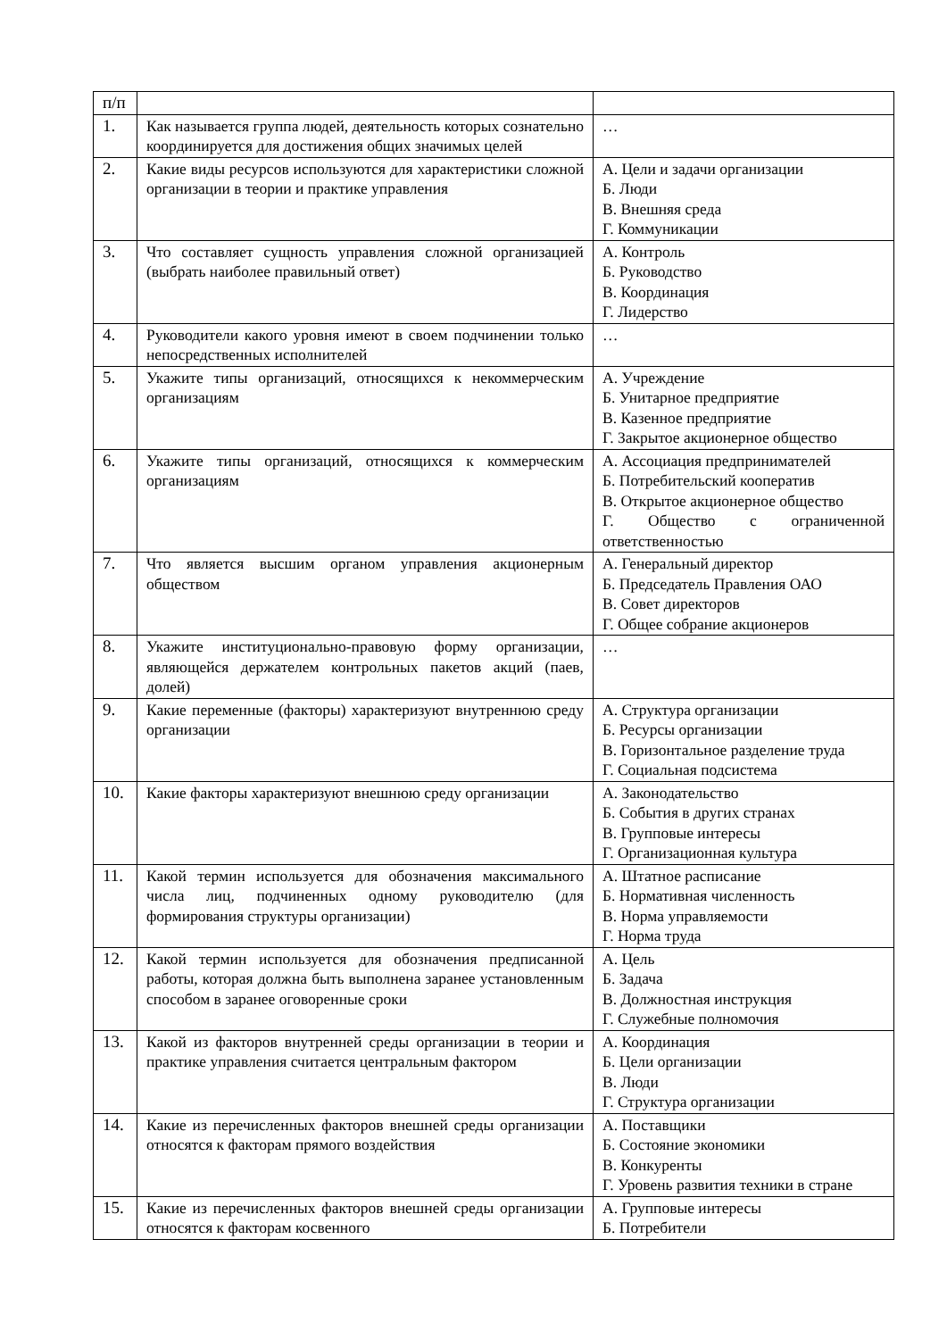| п/п | | |
| 1. | Как называется группа людей, деятельность которых сознательно координируется для достижения общих значимых целей | … |
| 2. | Какие виды ресурсов используются для характеристики сложной организации в теории и практике управления | А. Цели и задачи организации Б. Люди В. Внешняя среда Г. Коммуникации |
| 3. | Что составляет сущность управления сложной организацией (выбрать наиболее правильный ответ) | А. Контроль Б. Руководство В. Координация Г. Лидерство |
| 4. | Руководители какого уровня имеют в своем подчинении только непосредственных исполнителей | … |
| 5. | Укажите типы организаций, относящихся к некоммерческим организациям | А. Учреждение Б. Унитарное предприятие В. Казенное предприятие Г. Закрытое акционерное общество |
| 6. | Укажите типы организаций, относящихся к коммерческим организациям | А. Ассоциация предпринимателей Б. Потребительский кооператив В. Открытое акционерное общество Г. Общество с ограниченной ответственностью |
| 7. | Что является высшим органом управления акционерным обществом | А. Генеральный директор Б. Председатель Правления ОАО В. Совет директоров Г. Общее собрание акционеров |
| 8. | Укажите институционально-правовую форму организации, являющейся держателем контрольных пакетов акций (паев, долей) | … |
| 9. | Какие переменные (факторы) характеризуют внутреннюю среду организации | А. Структура организации Б. Ресурсы организации В. Горизонтальное разделение труда Г. Социальная подсистема |
| 10. | Какие факторы характеризуют внешнюю среду организации | А. Законодательство Б. События в других странах В. Групповые интересы Г. Организационная культура |
| 11. | Какой термин используется для обозначения максимального числа лиц, подчиненных одному руководителю (для формирования структуры организации) | А. Штатное расписание Б. Нормативная численность В. Норма управляемости Г. Норма труда |
| 12. | Какой термин используется для обозначения предписанной работы, которая должна быть выполнена заранее установленным способом в заранее оговоренные сроки | А. Цель Б. Задача В. Должностная инструкция Г. Служебные полномочия |
| 13. | Какой из факторов внутренней среды организации в теории и практике управления считается центральным фактором | А. Координация Б. Цели организации В. Люди Г. Структура организации |
| 14. | Какие из перечисленных факторов внешней среды организации относятся к факторам прямого воздействия | А. Поставщики Б. Состояние экономики В. Конкуренты Г. Уровень развития техники в стране |
| 15. | Какие из перечисленных факторов внешней среды организации относятся к факторам косвенного | А. Групповые интересы Б. Потребители |